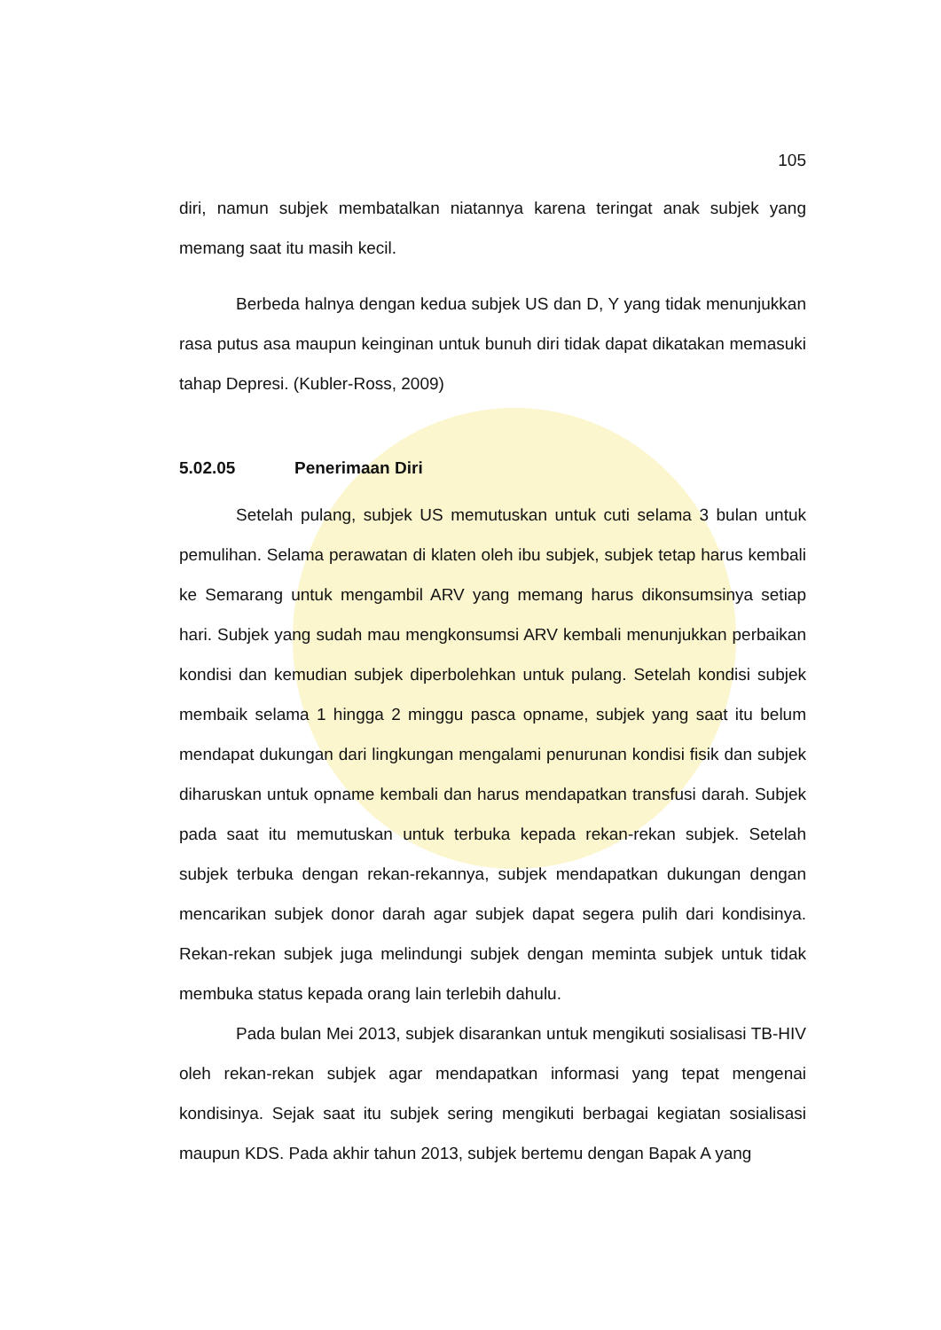105
diri, namun subjek membatalkan niatannya karena teringat anak subjek yang memang saat itu masih kecil.
Berbeda halnya dengan kedua subjek US dan D, Y yang tidak menunjukkan rasa putus asa maupun keinginan untuk bunuh diri tidak dapat dikatakan memasuki tahap Depresi. (Kubler-Ross, 2009)
5.02.05 Penerimaan Diri
Setelah pulang, subjek US memutuskan untuk cuti selama 3 bulan untuk pemulihan. Selama perawatan di klaten oleh ibu subjek, subjek tetap harus kembali ke Semarang untuk mengambil ARV yang memang harus dikonsumsinya setiap hari. Subjek yang sudah mau mengkonsumsi ARV kembali menunjukkan perbaikan kondisi dan kemudian subjek diperbolehkan untuk pulang. Setelah kondisi subjek membaik selama 1 hingga 2 minggu pasca opname, subjek yang saat itu belum mendapat dukungan dari lingkungan mengalami penurunan kondisi fisik dan subjek diharuskan untuk opname kembali dan harus mendapatkan transfusi darah. Subjek pada saat itu memutuskan untuk terbuka kepada rekan-rekan subjek. Setelah subjek terbuka dengan rekan-rekannya, subjek mendapatkan dukungan dengan mencarikan subjek donor darah agar subjek dapat segera pulih dari kondisinya. Rekan-rekan subjek juga melindungi subjek dengan meminta subjek untuk tidak membuka status kepada orang lain terlebih dahulu.
Pada bulan Mei 2013, subjek disarankan untuk mengikuti sosialisasi TB-HIV oleh rekan-rekan subjek agar mendapatkan informasi yang tepat mengenai kondisinya. Sejak saat itu subjek sering mengikuti berbagai kegiatan sosialisasi maupun KDS. Pada akhir tahun 2013, subjek bertemu dengan Bapak A yang